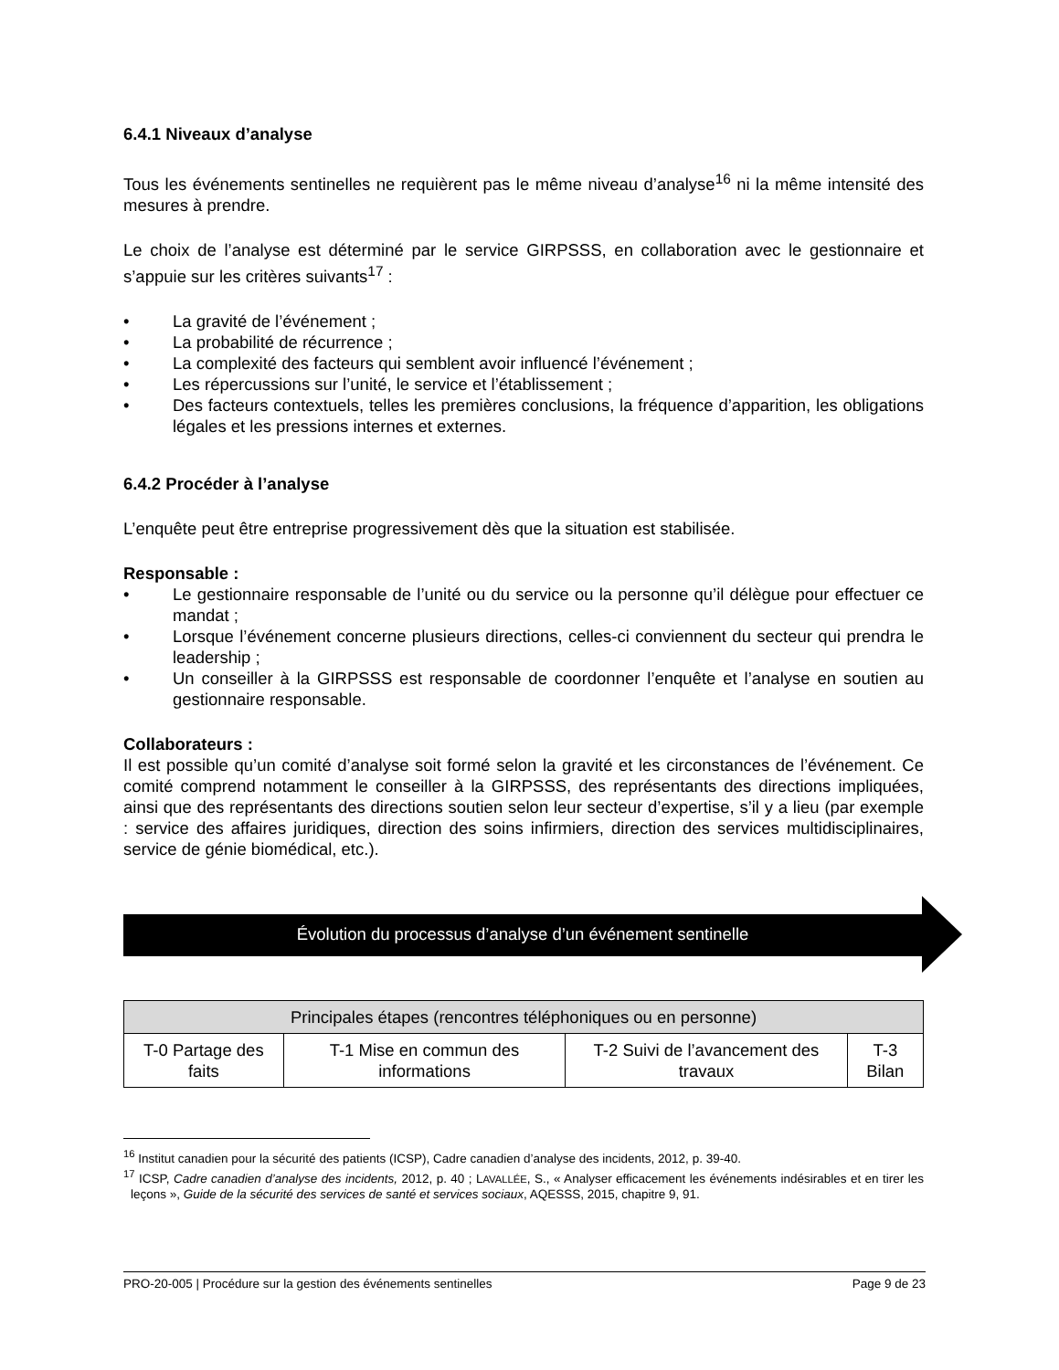6.4.1 Niveaux d’analyse
Tous les événements sentinelles ne requièrent pas le même niveau d’analyse<sup>16</sup> ni la même intensité des mesures à prendre.
Le choix de l’analyse est déterminé par le service GIRPSSS, en collaboration avec le gestionnaire et s’appuie sur les critères suivants<sup>17</sup> :
• La gravité de l’événement ;
• La probabilité de récurrence ;
• La complexité des facteurs qui semblent avoir influencé l’événement ;
• Les répercussions sur l’unité, le service et l’établissement ;
• Des facteurs contextuels, telles les premières conclusions, la fréquence d’apparition, les obligations légales et les pressions internes et externes.
6.4.2 Procéder à l’analyse
L’enquête peut être entreprise progressivement dès que la situation est stabilisée.
Responsable :
• Le gestionnaire responsable de l’unité ou du service ou la personne qu’il délègue pour effectuer ce mandat ;
• Lorsque l’événement concerne plusieurs directions, celles-ci conviennent du secteur qui prendra le leadership ;
• Un conseiller à la GIRPSSS est responsable de coordonner l’enquête et l’analyse en soutien au gestionnaire responsable.
Collaborateurs :
Il est possible qu’un comité d’analyse soit formé selon la gravité et les circonstances de l’événement. Ce comité comprend notamment le conseiller à la GIRPSSS, des représentants des directions impliquées, ainsi que des représentants des directions soutien selon leur secteur d’expertise, s’il y a lieu (par exemple : service des affaires juridiques, direction des soins infirmiers, direction des services multidisciplinaires, service de génie biomédical, etc.).
Évolution du processus d’analyse d’un événement sentinelle
| Principales étapes (rencontres téléphoniques ou en personne) | | | |
| --- | --- | --- | --- |
| T-0 Partage des faits | T-1 Mise en commun des informations | T-2 Suivi de l’avancement des travaux | T-3 Bilan |
<sup>16</sup> Institut canadien pour la sécurité des patients (ICSP), Cadre canadien d’analyse des incidents, 2012, p. 39-40.
<sup>17</sup> ICSP, Cadre canadien d’analyse des incidents, 2012, p. 40 ; LAVALLÉE, S., « Analyser efficacement les événements indésirables et en tirer les leçons », Guide de la sécurité des services de santé et services sociaux, AQESSS, 2015, chapitre 9, 91.
PRO-20-005 | Procédure sur la gestion des événements sentinelles Page 9 de 23